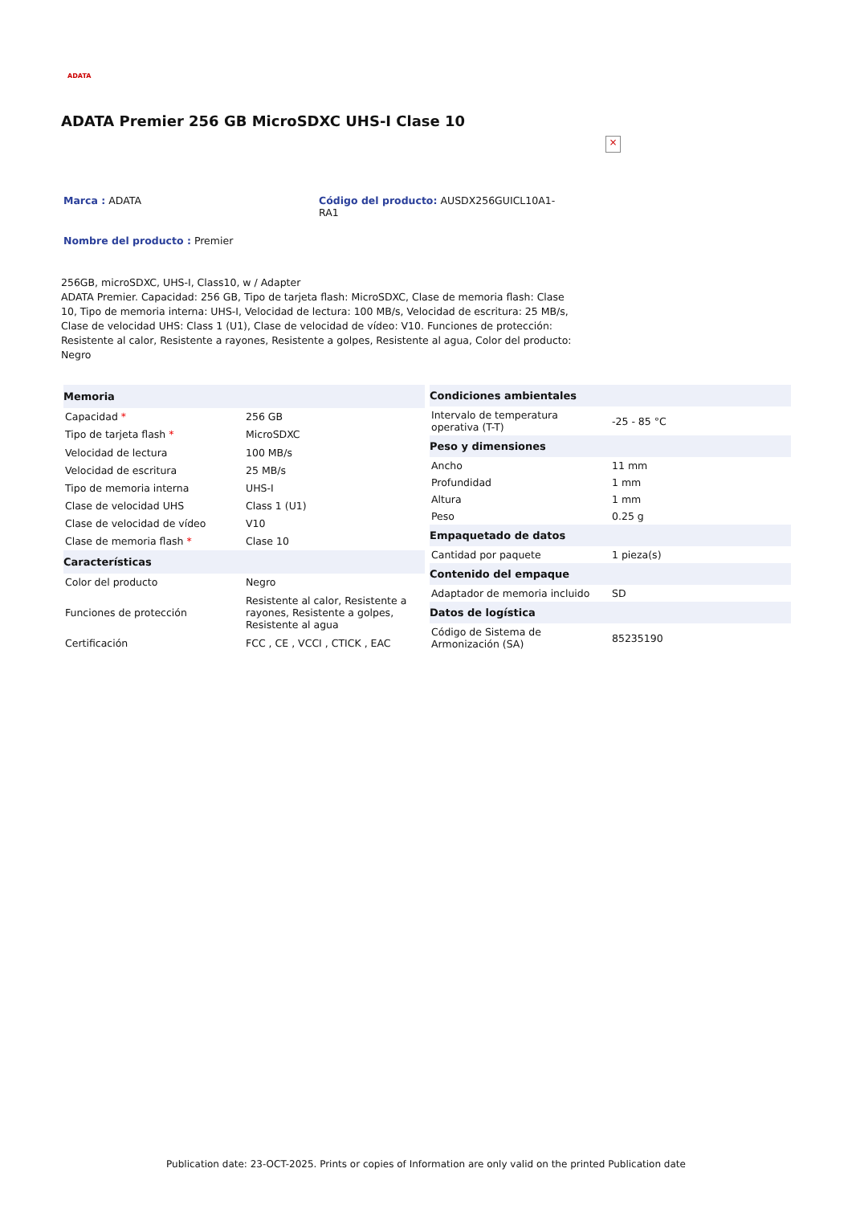ADATA
ADATA Premier 256 GB MicroSDXC UHS-I Clase 10
×
Marca : ADATA Código del producto: AUSDX256GUICL10A1-RA1
Nombre del producto : Premier
256GB, microSDXC, UHS-I, Class10, w / Adapter
ADATA Premier. Capacidad: 256 GB, Tipo de tarjeta flash: MicroSDXC, Clase de memoria flash: Clase 10, Tipo de memoria interna: UHS-I, Velocidad de lectura: 100 MB/s, Velocidad de escritura: 25 MB/s, Clase de velocidad UHS: Class 1 (U1), Clase de velocidad de vídeo: V10. Funciones de protección: Resistente al calor, Resistente a rayones, Resistente a golpes, Resistente al agua, Color del producto: Negro
| Memoria | |
| --- | --- |
| Capacidad * | 256 GB |
| Tipo de tarjeta flash * | MicroSDXC |
| Velocidad de lectura | 100 MB/s |
| Velocidad de escritura | 25 MB/s |
| Tipo de memoria interna | UHS-I |
| Clase de velocidad UHS | Class 1 (U1) |
| Clase de velocidad de vídeo | V10 |
| Clase de memoria flash * | Clase 10 |
| Características | |
| Color del producto | Negro |
| Funciones de protección | Resistente al calor, Resistente a rayones, Resistente a golpes, Resistente al agua |
| Certificación | FCC , CE , VCCI , CTICK , EAC |
| Condiciones ambientales | |
| --- | --- |
| Intervalo de temperatura operativa (T-T) | -25 - 85 °C |
| Peso y dimensiones | |
| Ancho | 11 mm |
| Profundidad | 1 mm |
| Altura | 1 mm |
| Peso | 0.25 g |
| Empaquetado de datos | |
| Cantidad por paquete | 1 pieza(s) |
| Contenido del empaque | |
| Adaptador de memoria incluido | SD |
| Datos de logística | |
| Código de Sistema de Armonización (SA) | 85235190 |
Publication date: 23-OCT-2025. Prints or copies of Information are only valid on the printed Publication date